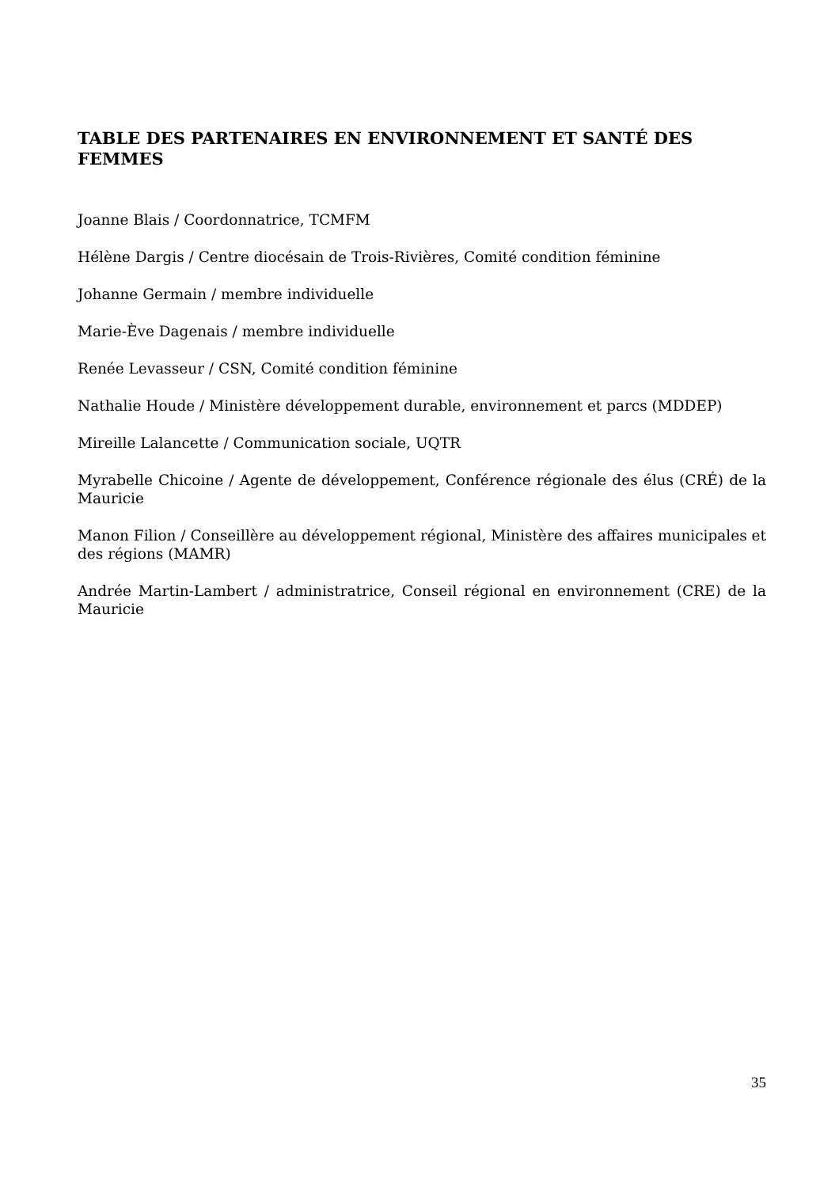TABLE DES PARTENAIRES EN ENVIRONNEMENT ET SANTÉ DES FEMMES
Joanne Blais / Coordonnatrice, TCMFM
Hélène Dargis / Centre diocésain de Trois-Rivières, Comité condition féminine
Johanne Germain / membre individuelle
Marie-Ève Dagenais / membre individuelle
Renée Levasseur / CSN, Comité condition féminine
Nathalie Houde / Ministère développement durable, environnement et parcs (MDDEP)
Mireille Lalancette / Communication sociale, UQTR
Myrabelle Chicoine / Agente de développement, Conférence régionale des élus (CRÉ) de la Mauricie
Manon Filion / Conseillère au développement régional, Ministère des affaires municipales et des régions (MAMR)
Andrée Martin-Lambert / administratrice, Conseil régional en environnement (CRE) de la Mauricie
35